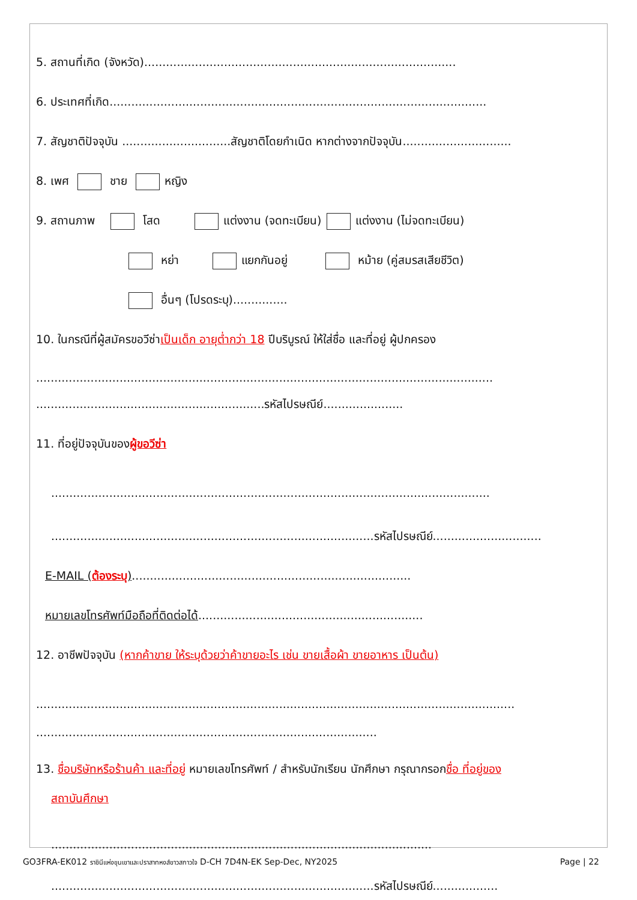5. สถานที่เกิด (จังหวัด)......................................................................................
6. ประเทศที่เกิด........................................................................................................
7. สัญชาติปัจจุบัน ..............................สัญชาติโดยกำเนิด หากต่างจากปัจจุบัน..............................
8. เพศ ชาย หญิง
9. สถานภาพ โสด แต่งงาน (จดทะเบียน) แต่งงาน (ไม่จดทะเบียน)
หย่า แยกกันอยู่ หม้าย (คู่สมรสเสียชีวิต)
อื่นๆ (โปรดระบุ)...............
10. ในกรณีที่ผู้สมัครขอวีซ่าเป็นเด็ก อายุต่ำกว่า 18 ปีบริบูรณ์ ให้ใส่ชื่อ และที่อยู่ ผู้ปกครอง
..............................................................................................................................
...............................................................รหัสไปรษณีย์......................
11. ที่อยู่ปัจจุบันของผู้ขอวีซ่า
.........................................................................................................................
.........................................................................................รหัสไปรษณีย์..............................
E-MAIL (ต้องระบุ).............................................................................
หมายเลขโทรศัพท์มือถือที่ติดต่อได้..............................................................
12. อาชีพปัจจุบัน (หากค้าขาย ให้ระบุด้วยว่าค้าขายอะไร เช่น ขายเสื้อผ้า ขายอาหาร เป็นต้น)
....................................................................................................................................
..............................................................................................
13. ชื่อบริษัทหรือร้านค้า และที่อยู่ หมายเลขโทรศัพท์ / สำหรับนักเรียน นักศึกษา กรุณากรอกชื่อ ที่อยู่ของ
สถาบันศึกษา
.........................................................................................................
.........................................................................................รหัสไปรษณีย์..................
GO3FRA-EK012 ราชินีแห่งขุนเขาและปราสาทหงส์ขาวสกาวใจ D-CH 7D4N-EK Sep-Dec, NY2025 Page | 22